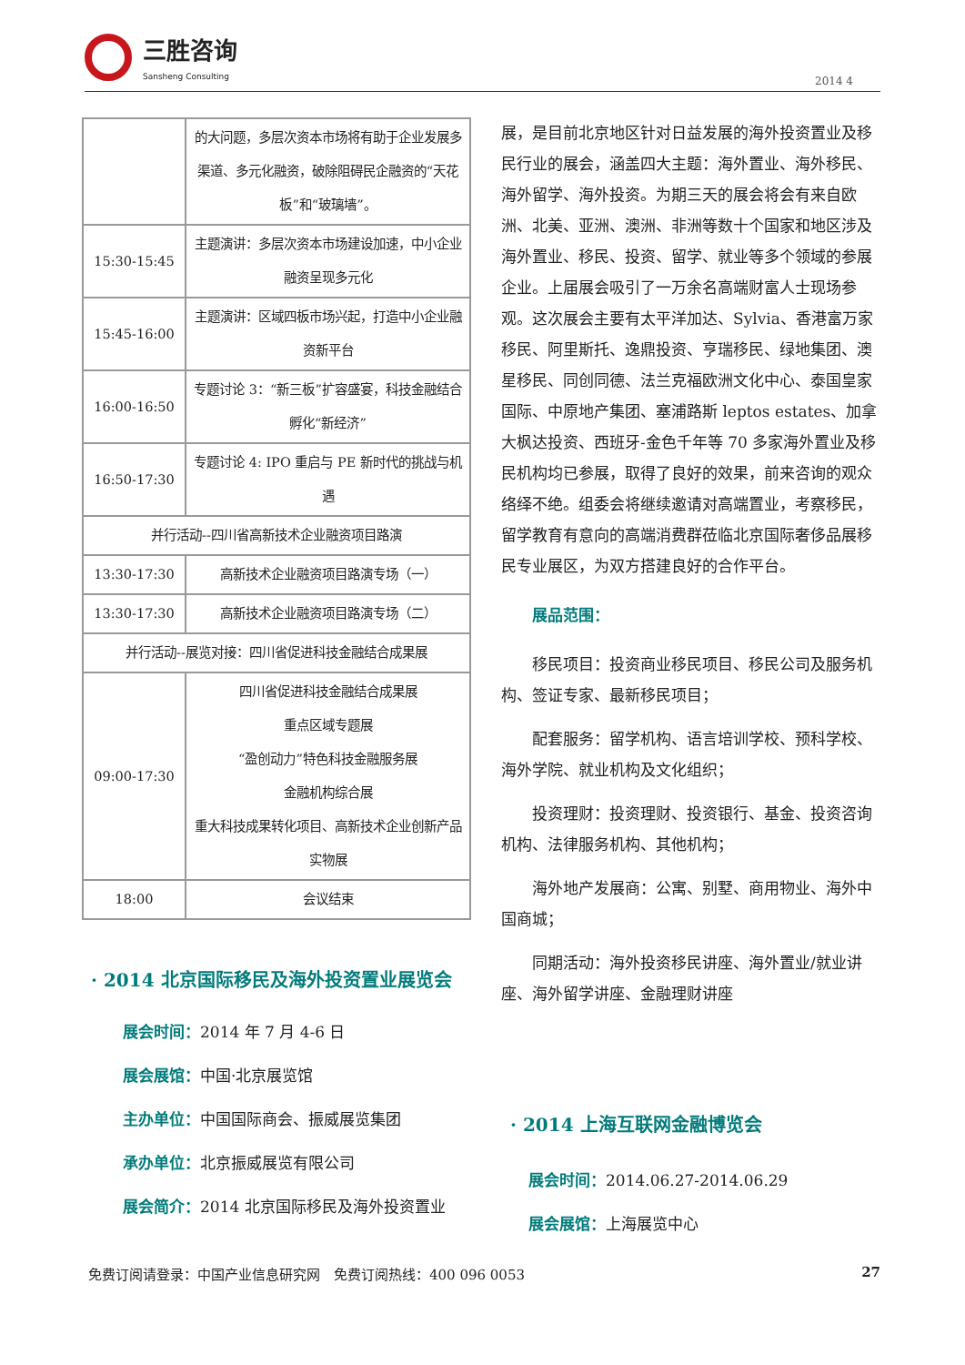三胜咨询
Sansheng Consulting
2014 4
| | 的大问题，多层次资本市场将有助于企业发展多渠道、多元化融资，破除阻碍民企融资的“天花板”和“玻璃墙”。 |
| 15:30-15:45 | 主题演讲：多层次资本市场建设加速，中小企业融资呈现多元化 |
| 15:45-16:00 | 主题演讲：区域四板市场兴起，打造中小企业融资新平台 |
| 16:00-16:50 | 专题讨论 3：“新三板”扩容盛宴，科技金融结合孵化“新经济” |
| 16:50-17:30 | 专题讨论 4: IPO 重启与 PE 新时代的挑战与机遇 |
| 并行活动--四川省高新技术企业融资项目路演 | |
| 13:30-17:30 | 高新技术企业融资项目路演专场（一） |
| 13:30-17:30 | 高新技术企业融资项目路演专场（二） |
| 并行活动--展览对接：四川省促进科技金融结合成果展 | |
| 09:00-17:30 | 四川省促进科技金融结合成果展 重点区域专题展 “盈创动力”特色科技金融服务展 金融机构综合展 重大科技成果转化项目、高新技术企业创新产品实物展 |
| 18:00 | 会议结束 |
· 2014 北京国际移民及海外投资置业展览会
展会时间：2014 年 7 月 4-6 日
展会展馆：中国·北京展览馆
主办单位：中国国际商会、振威展览集团
承办单位：北京振威展览有限公司
展会简介：2014 北京国际移民及海外投资置业
展，是目前北京地区针对日益发展的海外投资置业及移民行业的展会，涵盖四大主题：海外置业、海外移民、海外留学、海外投资。为期三天的展会将会有来自欧洲、北美、亚洲、澳洲、非洲等数十个国家和地区涉及海外置业、移民、投资、留学、就业等多个领域的参展企业。上届展会吸引了一万余名高端财富人士现场参观。这次展会主要有太平洋加达、Sylvia、香港富万家移民、阿里斯托、逸鼎投资、亨瑞移民、绿地集团、澳星移民、同创同德、法兰克福欧洲文化中心、泰国皇家国际、中原地产集团、塞浦路斯 leptos estates、加拿大枫达投资、西班牙-金色千年等 70 多家海外置业及移民机构均已参展，取得了良好的效果，前来咨询的观众络绎不绝。组委会将继续邀请对高端置业，考察移民，留学教育有意向的高端消费群莅临北京国际奢侈品展移民专业展区，为双方搭建良好的合作平台。
展品范围：
移民项目：投资商业移民项目、移民公司及服务机构、签证专家、最新移民项目；
配套服务：留学机构、语言培训学校、预科学校、海外学院、就业机构及文化组织；
投资理财：投资理财、投资银行、基金、投资咨询机构、法律服务机构、其他机构；
海外地产发展商：公寓、别墅、商用物业、海外中国商城；
同期活动：海外投资移民讲座、海外置业/就业讲座、海外留学讲座、金融理财讲座
· 2014 上海互联网金融博览会
展会时间：2014.06.27-2014.06.29
展会展馆：上海展览中心
免费订阅请登录：中国产业信息研究网　免费订阅热线：400 096 0053 27